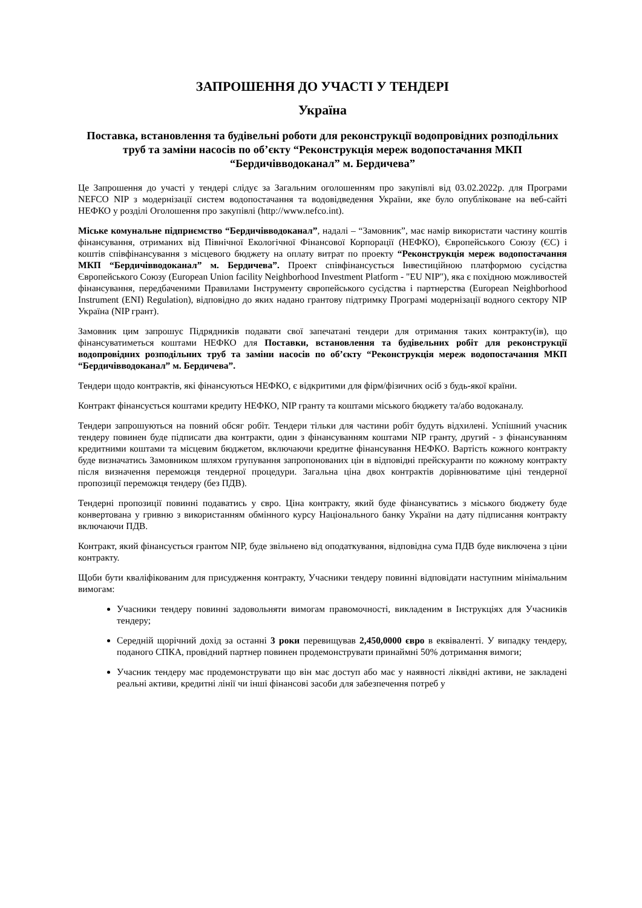ЗАПРОШЕННЯ ДО УЧАСТІ У ТЕНДЕРІ
Україна
Поставка, встановлення та будівельні роботи для реконструкції водопровідних розподільних труб та заміни насосів по об’єкту “Реконструкція мереж водопостачання МКП “Бердичівводоканал” м. Бердичева”
Це Запрошення до участі у тендері слідує за Загальним оголошенням про закупівлі від 03.02.2022р. для Програми NEFCO NIP з модернізації систем водопостачання та водовідведення України, яке було опубліковане на веб-сайті НЕФКО у розділі Оголошення про закупівлі (http://www.nefco.int).
Міське комунальне підприємство “Бердичівводоканал”, надалі – “Замовник”, має намір використати частину коштів фінансування, отриманих від Північної Екологічної Фінансової Корпорації (НЕФКО), Європейського Союзу (ЄС) і коштів співфінансування з місцевого бюджету на оплату витрат по проекту “Реконструкція мереж водопостачання МКП “Бердичівводоканал” м. Бердичева”. Проект співфінансується Інвестиційною платформою сусідства Європейського Союзу (European Union facility Neighborhood Investment Platform - "EU NIP"), яка є похідною можливостей фінансування, передбаченими Правилами Інструменту європейського сусідства і партнерства (European Neighborhood Instrument (ENI) Regulation), відповідно до яких надано грантову підтримку Програмі модернізації водного сектору NIP Україна (NIP грант).
Замовник цим запрошує Підрядників подавати свої запечатані тендери для отримання таких контракту(ів), що фінансуватиметься коштами НЕФКО для Поставки, встановлення та будівельних робіт для реконструкції водопровідних розподільних труб та заміни насосів по об’єкту “Реконструкція мереж водопостачання МКП “Бердичівводоканал” м. Бердичева”.
Тендери щодо контрактів, які фінансуються НЕФКО, є відкритими для фірм/фізичних осіб з будь-якої країни.
Контракт фінансується коштами кредиту НЕФКО, NIP гранту та коштами міського бюджету та/або водоканалу.
Тендери запрошуються на повний обсяг робіт. Тендери тільки для частини робіт будуть відхилені. Успішний учасник тендеру повинен буде підписати два контракти, один з фінансуванням коштами NIP гранту, другий - з фінансуванням кредитними коштами та місцевим бюджетом, включаючи кредитне фінансування НЕФКО. Вартість кожного контракту буде визначатись Замовником шляхом групування запропонованих цін в відповідні прейскуранти по кожному контракту після визначення переможця тендерної процедури. Загальна ціна двох контрактів дорівнюватиме ціні тендерної пропозиції переможця тендеру (без ПДВ).
Тендерні пропозиції повинні подаватись у євро. Ціна контракту, який буде фінансуватись з міського бюджету буде конвертована у гривню з використанням обмінного курсу Національного банку України на дату підписання контракту включаючи ПДВ.
Контракт, який фінансується грантом NIP, буде звільнено від оподаткування, відповідна сума ПДВ буде виключена з ціни контракту.
Щоби бути кваліфікованим для присудження контракту, Учасники тендеру повинні відповідати наступним мінімальним вимогам:
Учасники тендеру повинні задовольняти вимогам правомочності, викладеним в Інструкціях для Учасників тендеру;
Середній щорічний дохід за останні 3 роки перевищував 2,450,0000 євро в еквіваленті. У випадку тендеру, поданого СПКА, провідний партнер повинен продемонструвати принаймні 50% дотримання вимоги;
Учасник тендеру має продемонструвати що він має доступ або має у наявності ліквідні активи, не закладені реальні активи, кредитні лінії чи інші фінансові засоби для забезпечення потреб у